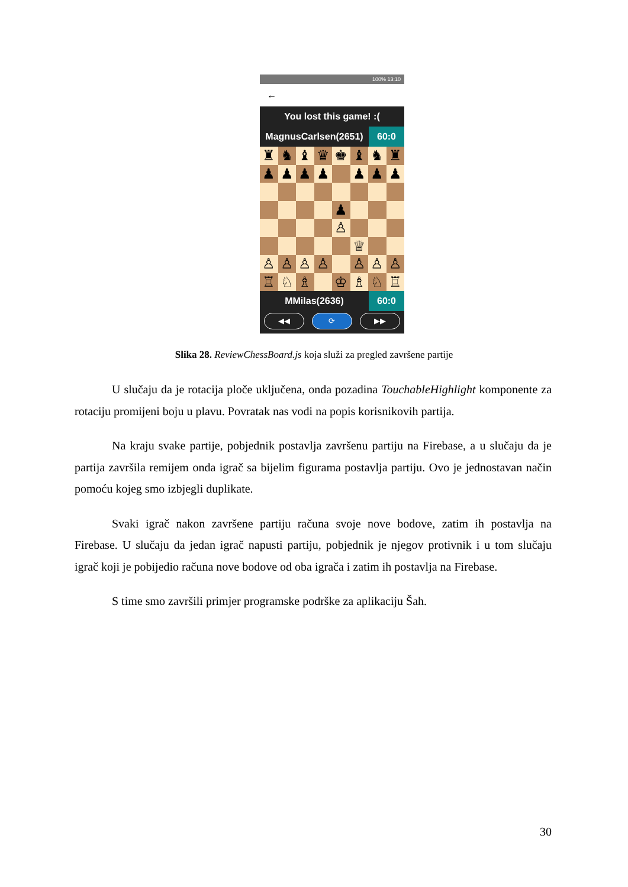100% 13:10
←
You lost this game! :(
MagnusCarlsen(2651) 60:0
♜ ♞ ♝ ♛ ♚ ♝ ♞ ♜ ♟ ♟ ♟ ♟ ♟ ♟ ♟ ♟ ♙ ♕ ♙ ♙ ♙ ♙ ♙ ♙ ♙ ♖ ♘ ♗ ♔ ♗ ♘ ♖
MMilas(2636) 60:0
◀◀ ⟳ ▶▶
Slika 28. ReviewChessBoard.js koja služi za pregled završene partije
U slučaju da je rotacija ploče uključena, onda pozadina TouchableHighlight komponente za rotaciju promijeni boju u plavu. Povratak nas vodi na popis korisnikovih partija.
Na kraju svake partije, pobjednik postavlja završenu partiju na Firebase, a u slučaju da je partija završila remijem onda igrač sa bijelim figurama postavlja partiju. Ovo je jednostavan način pomoću kojeg smo izbjegli duplikate.
Svaki igrač nakon završene partiju računa svoje nove bodove, zatim ih postavlja na Firebase. U slučaju da jedan igrač napusti partiju, pobjednik je njegov protivnik i u tom slučaju igrač koji je pobijedio računa nove bodove od oba igrača i zatim ih postavlja na Firebase.
S time smo završili primjer programske podrške za aplikaciju Šah.
30